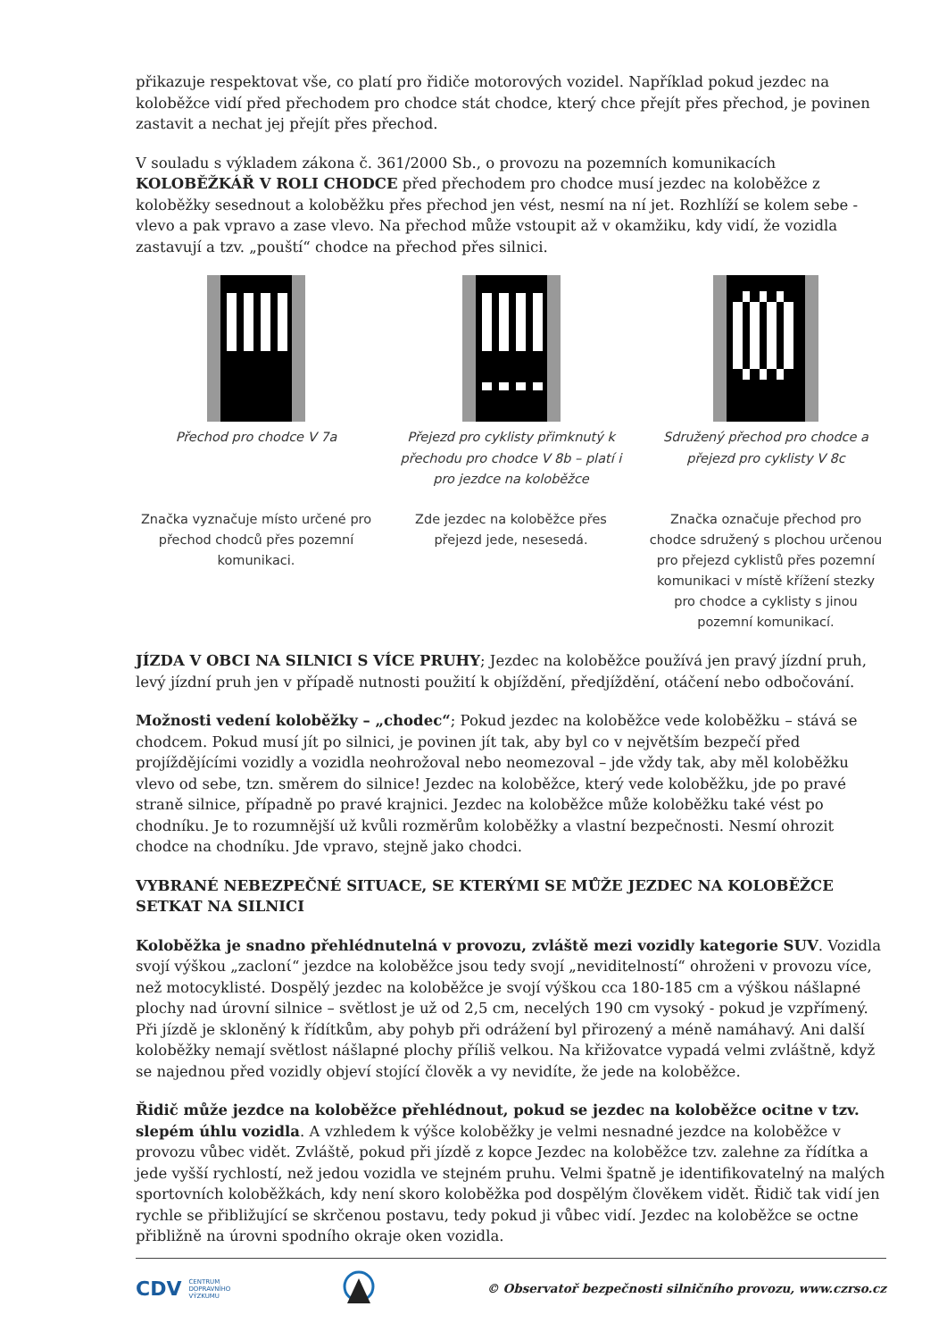přikazuje respektovat vše, co platí pro řidiče motorových vozidel. Například pokud jezdec na koloběžce vidí před přechodem pro chodce stát chodce, který chce přejít přes přechod, je povinen zastavit a nechat jej přejít přes přechod.
V souladu s výkladem zákona č. 361/2000 Sb., o provozu na pozemních komunikacích KOLOBĚŽKÁŘ V ROLI CHODCE před přechodem pro chodce musí jezdec na koloběžce z koloběžky sesednout a koloběžku přes přechod jen vést, nesmí na ní jet. Rozhlíží se kolem sebe - vlevo a pak vpravo a zase vlevo. Na přechod může vstoupit až v okamžiku, kdy vidí, že vozidla zastavují a tzv. „pouští“ chodce na přechod přes silnici.
Přechod pro chodce V 7a
Značka vyznačuje místo určené pro přechod chodců přes pozemní komunikaci.
Přejezd pro cyklisty přimknutý k přechodu pro chodce V 8b – platí i pro jezdce na koloběžce
Zde jezdec na koloběžce přes přejezd jede, nesesedá.
Sdružený přechod pro chodce a přejezd pro cyklisty V 8c
Značka označuje přechod pro chodce sdružený s plochou určenou pro přejezd cyklistů přes pozemní komunikaci v místě křížení stezky pro chodce a cyklisty s jinou pozemní komunikací.
JÍZDA V OBCI NA SILNICI S VÍCE PRUHY; Jezdec na koloběžce používá jen pravý jízdní pruh, levý jízdní pruh jen v případě nutnosti použití k objíždění, předjíždění, otáčení nebo odbočování.
Možnosti vedení koloběžky – „chodec“; Pokud jezdec na koloběžce vede koloběžku – stává se chodcem. Pokud musí jít po silnici, je povinen jít tak, aby byl co v největším bezpečí před projíždějícími vozidly a vozidla neohrožoval nebo neomezoval – jde vždy tak, aby měl koloběžku vlevo od sebe, tzn. směrem do silnice! Jezdec na koloběžce, který vede koloběžku, jde po pravé straně silnice, případně po pravé krajnici. Jezdec na koloběžce může koloběžku také vést po chodníku. Je to rozumnější už kvůli rozměrům koloběžky a vlastní bezpečnosti. Nesmí ohrozit chodce na chodníku. Jde vpravo, stejně jako chodci.
VYBRANÉ NEBEZPEČNÉ SITUACE, SE KTERÝMI SE MŮŽE JEZDEC NA KOLOBĚŽCE SETKAT NA SILNICI
Koloběžka je snadno přehlédnutelná v provozu, zvláště mezi vozidly kategorie SUV. Vozidla svojí výškou „zaclonί“ jezdce na koloběžce jsou tedy svojí „neviditelností“ ohroženi v provozu více, než motocyklisté. Dospělý jezdec na koloběžce je svojí výškou cca 180-185 cm a výškou nášlapné plochy nad úrovní silnice – světlost je už od 2,5 cm, necelých 190 cm vysoký - pokud je vzpřímený. Při jízdě je skloněný k řídítkům, aby pohyb při odrážení byl přirozený a méně namáhavý. Ani další koloběžky nemají světlost nášlapné plochy příliš velkou. Na křižovatce vypadá velmi zvláštně, když se najednou před vozidly objeví stojící člověk a vy nevidíte, že jede na koloběžce.
Řidič může jezdce na koloběžce přehlédnout, pokud se jezdec na koloběžce ocitne v tzv. slepém úhlu vozidla. A vzhledem k výšce koloběžky je velmi nesnadné jezdce na koloběžce v provozu vůbec vidět. Zvláště, pokud při jízdě z kopce Jezdec na koloběžce tzv. zalehne za řídítka a jede vyšší rychlostí, než jedou vozidla ve stejném pruhu. Velmi špatně je identifikovatelný na malých sportovních koloběžkách, kdy není skoro koloběžka pod dospělým člověkem vidět. Řidič tak vidí jen rychle se přibližující se skrčenou postavu, tedy pokud ji vůbec vidí. Jezdec na koloběžce se octne přibližně na úrovni spodního okraje oken vozidla.
CDV CENTRUM
DOPRAVNÍHO
VÝZKUMU © Observatoř bezpečnosti silničního provozu, www.czrso.cz